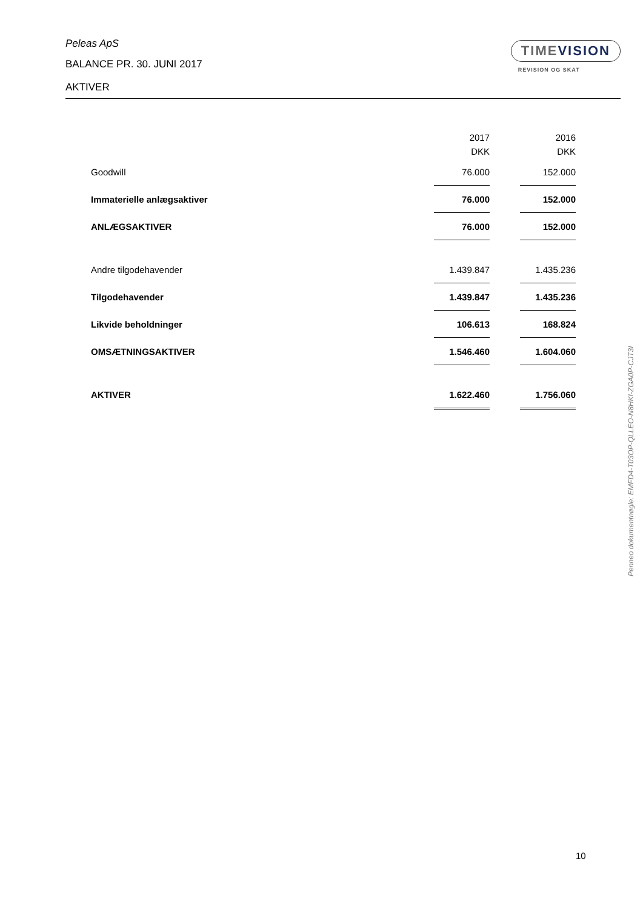Peleas ApS
BALANCE PR. 30. JUNI 2017
AKTIVER
TIMEVISION
REVISION OG SKAT
| | 2017 DKK | | 2016 DKK |
| Goodwill | 76.000 | | 152.000 |
| Immaterielle anlægsaktiver | 76.000 | | 152.000 |
| ANLÆGSAKTIVER | 76.000 | | 152.000 |
| Andre tilgodehavender | 1.439.847 | | 1.435.236 |
| Tilgodehavender | 1.439.847 | | 1.435.236 |
| Likvide beholdninger | 106.613 | | 168.824 |
| OMSÆTNINGSAKTIVER | 1.546.460 | | 1.604.060 |
| AKTIVER | 1.622.460 | | 1.756.060 |
Penneo dokumentnøgle: EMFD4-T03OP-QLLEO-N8HKI-ZGA0P-CJT3I
10